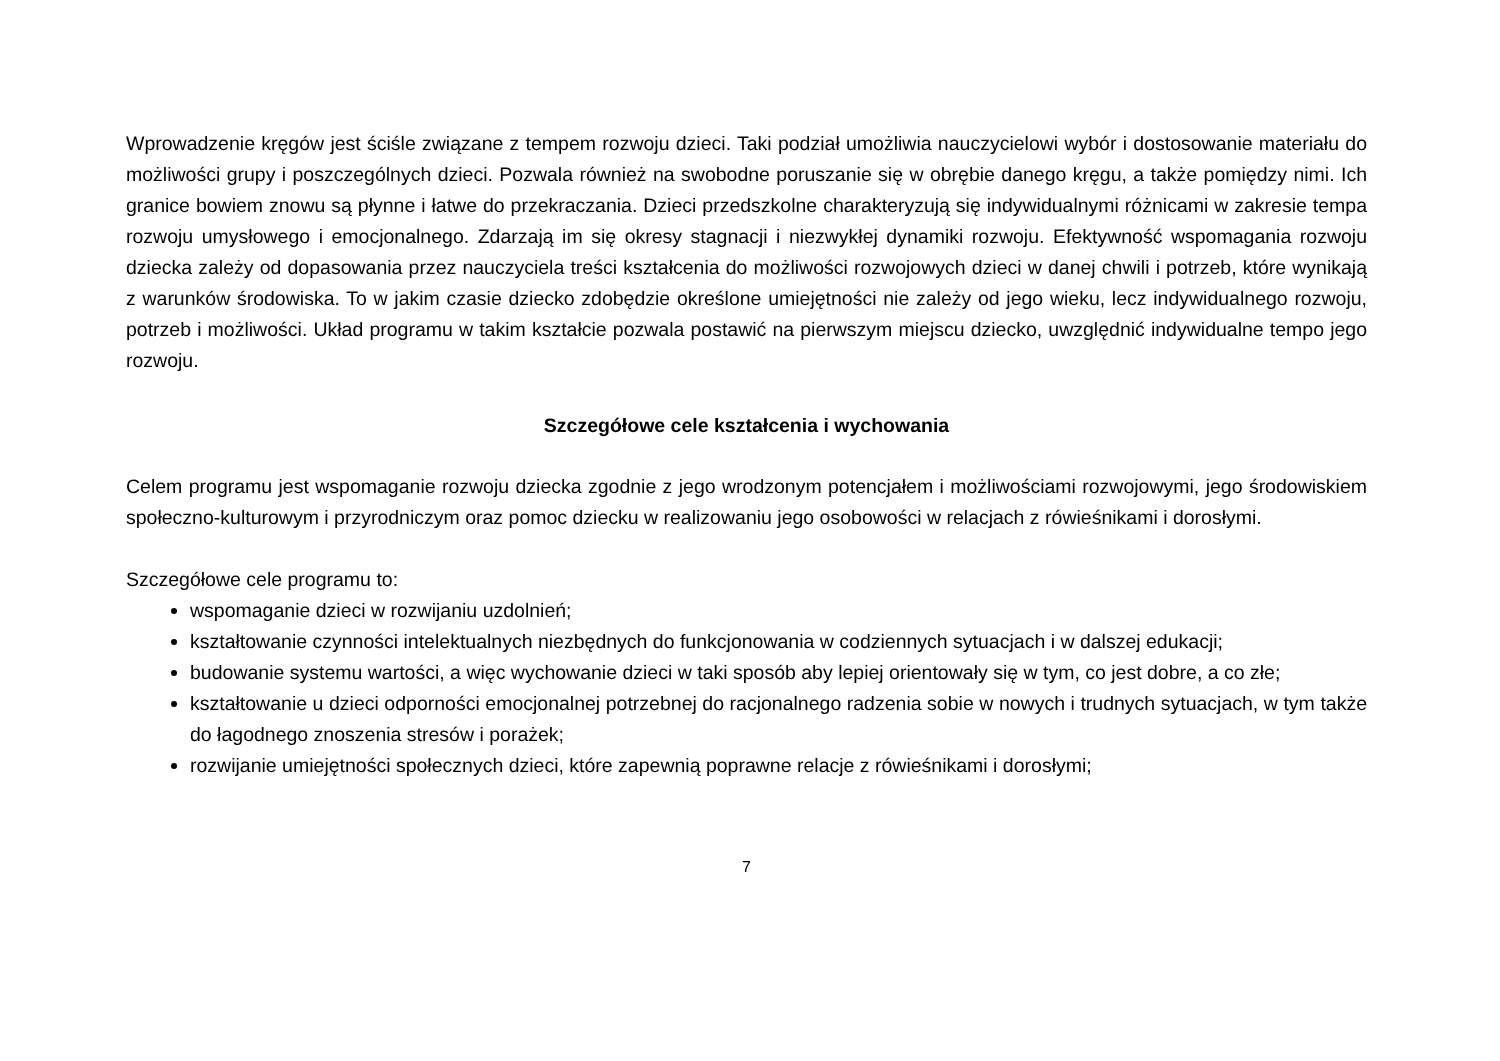Wprowadzenie kręgów jest ściśle związane z tempem rozwoju dzieci. Taki podział umożliwia nauczycielowi wybór i dostosowanie materiału do możliwości grupy i poszczególnych dzieci. Pozwala również na swobodne poruszanie się w obrębie danego kręgu, a także pomiędzy nimi. Ich granice bowiem znowu są płynne i łatwe do przekraczania. Dzieci przedszkolne charakteryzują się indywidualnymi różnicami w zakresie tempa rozwoju umysłowego i emocjonalnego. Zdarzają im się okresy stagnacji i niezwykłej dynamiki rozwoju. Efektywność wspomagania rozwoju dziecka zależy od dopasowania przez nauczyciela treści kształcenia do możliwości rozwojowych dzieci w danej chwili i potrzeb, które wynikają z warunków środowiska. To w jakim czasie dziecko zdobędzie określone umiejętności nie zależy od jego wieku, lecz indywidualnego rozwoju, potrzeb i możliwości. Układ programu w takim kształcie pozwala postawić na pierwszym miejscu dziecko, uwzględnić indywidualne tempo jego rozwoju.
Szczegółowe cele kształcenia i wychowania
Celem programu jest wspomaganie rozwoju dziecka zgodnie z jego wrodzonym potencjałem i możliwościami rozwojowymi, jego środowiskiem społeczno-kulturowym i przyrodniczym oraz pomoc dziecku w realizowaniu jego osobowości w relacjach z rówieśnikami i dorosłymi.
Szczegółowe cele programu to:
wspomaganie dzieci w rozwijaniu uzdolnień;
kształtowanie czynności intelektualnych niezbędnych do funkcjonowania w codziennych sytuacjach i w dalszej edukacji;
budowanie systemu wartości, a więc wychowanie dzieci w taki sposób aby lepiej orientowały się w tym, co jest dobre, a co złe;
kształtowanie u dzieci odporności emocjonalnej potrzebnej do racjonalnego radzenia sobie w nowych i trudnych sytuacjach, w tym także do łagodnego znoszenia stresów i porażek;
rozwijanie umiejętności społecznych dzieci, które zapewnią poprawne relacje z rówieśnikami i dorosłymi;
7